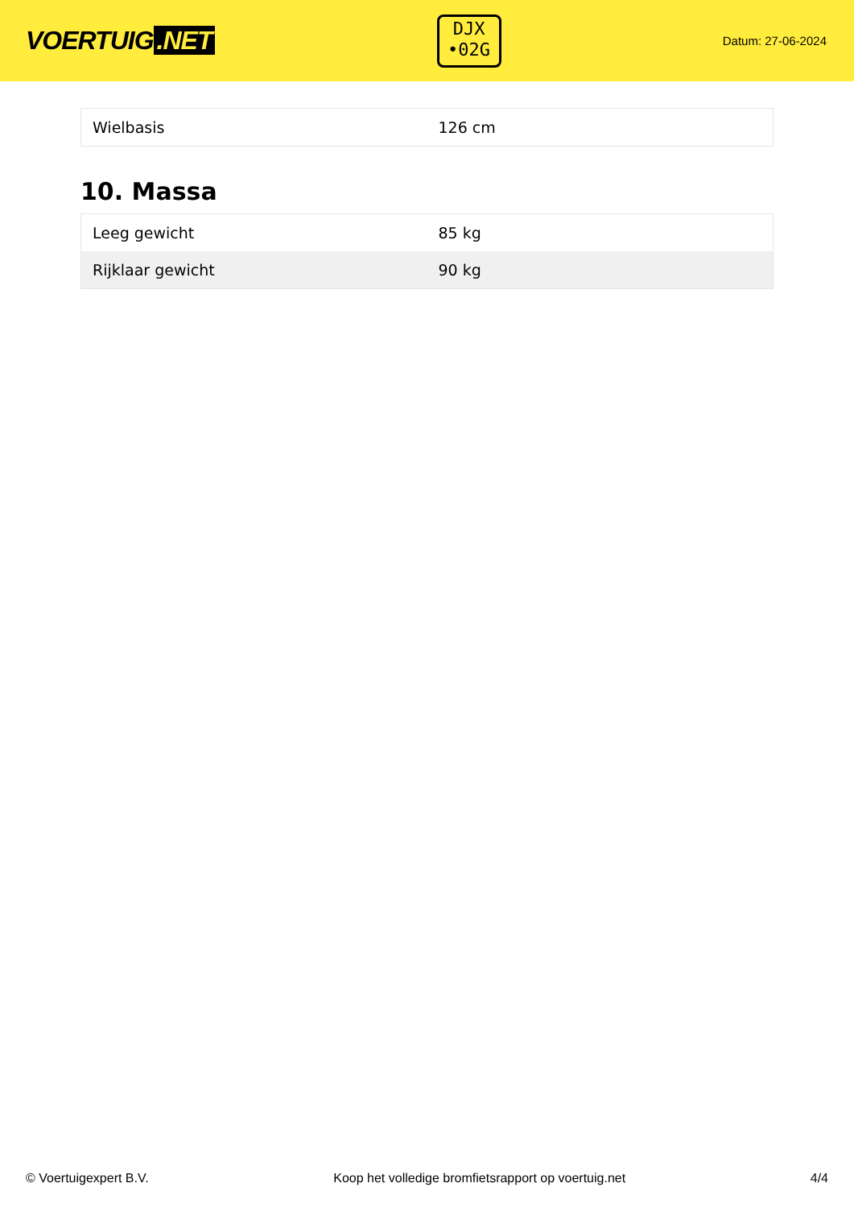VOERTUIG.NET
DJX
•02G
Datum: 27-06-2024
| Wielbasis | 126 cm |
10. Massa
| Leeg gewicht | 85 kg |
| Rijklaar gewicht | 90 kg |
© Voertuigexpert B.V. Koop het volledige bromfietsrapport op voertuig.net 4/4